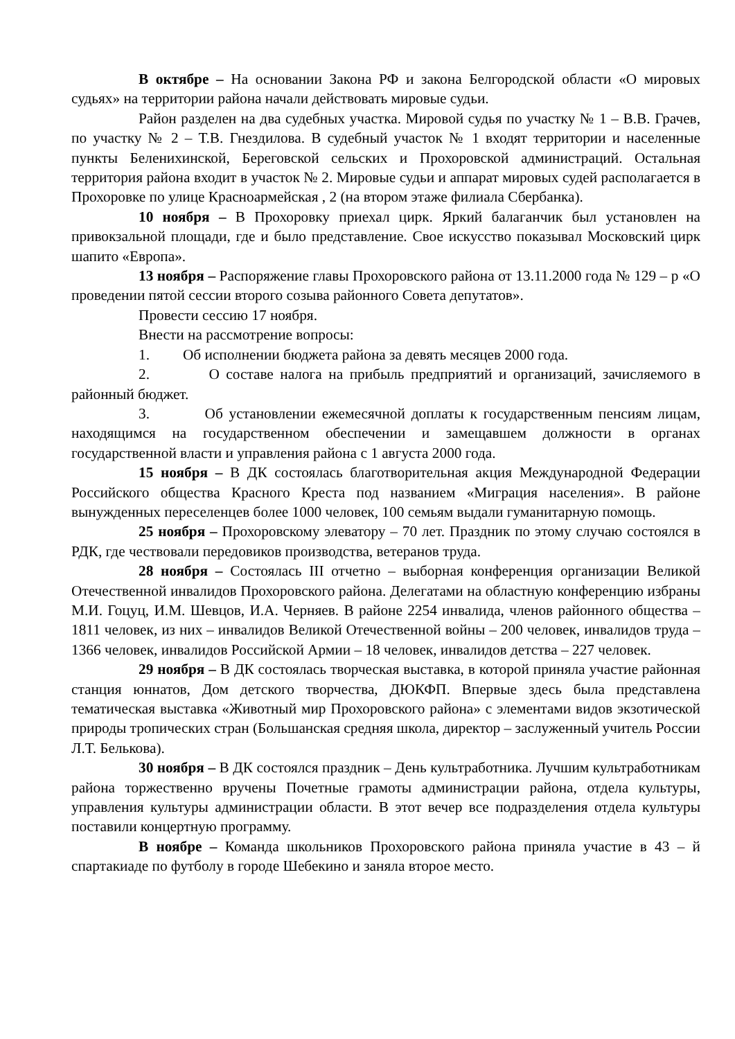В октябре – На основании Закона РФ и закона Белгородской области «О мировых судьях» на территории района начали действовать мировые судьи.
Район разделен на два судебных участка. Мировой судья по участку № 1 – В.В. Грачев, по участку № 2 – Т.В. Гнездилова. В судебный участок № 1 входят территории и населенные пункты Беленихинской, Береговской сельских и Прохоровской администраций. Остальная территория района входит в участок № 2. Мировые судьи и аппарат мировых судей располагается в Прохоровке по улице Красноармейская , 2 (на втором этаже филиала Сбербанка).
10 ноября – В Прохоровку приехал цирк. Яркий балаганчик был установлен на привокзальной площади, где и было представление. Свое искусство показывал Московский цирк шапито «Европа».
13 ноября – Распоряжение главы Прохоровского района от 13.11.2000 года № 129 – р «О проведении пятой сессии второго созыва районного Совета депутатов».
Провести сессию 17 ноября.
Внести на рассмотрение вопросы:
1. Об исполнении бюджета района за девять месяцев 2000 года.
2. О составе налога на прибыль предприятий и организаций, зачисляемого в районный бюджет.
3. Об установлении ежемесячной доплаты к государственным пенсиям лицам, находящимся на государственном обеспечении и замещавшем должности в органах государственной власти и управления района с 1 августа 2000 года.
15 ноября – В ДК состоялась благотворительная акция Международной Федерации Российского общества Красного Креста под названием «Миграция населения». В районе вынужденных переселенцев более 1000 человек, 100 семьям выдали гуманитарную помощь.
25 ноября – Прохоровскому элеватору – 70 лет. Праздник по этому случаю состоялся в РДК, где чествовали передовиков производства, ветеранов труда.
28 ноября – Состоялась III отчетно – выборная конференция организации Великой Отечественной инвалидов Прохоровского района. Делегатами на областную конференцию избраны М.И. Гоцуц, И.М. Шевцов, И.А. Черняев. В районе 2254 инвалида, членов районного общества – 1811 человек, из них – инвалидов Великой Отечественной войны – 200 человек, инвалидов труда – 1366 человек, инвалидов Российской Армии – 18 человек, инвалидов детства – 227 человек.
29 ноября – В ДК состоялась творческая выставка, в которой приняла участие районная станция юннатов, Дом детского творчества, ДЮКФП. Впервые здесь была представлена тематическая выставка «Животный мир Прохоровского района» с элементами видов экзотической природы тропических стран (Большанская средняя школа, директор – заслуженный учитель России Л.Т. Белькова).
30 ноября – В ДК состоялся праздник – День культработника. Лучшим культработникам района торжественно вручены Почетные грамоты администрации района, отдела культуры, управления культуры администрации области. В этот вечер все подразделения отдела культуры поставили концертную программу.
В ноябре – Команда школьников Прохоровского района приняла участие в 43 – й спартакиаде по футболу в городе Шебекино и заняла второе место.